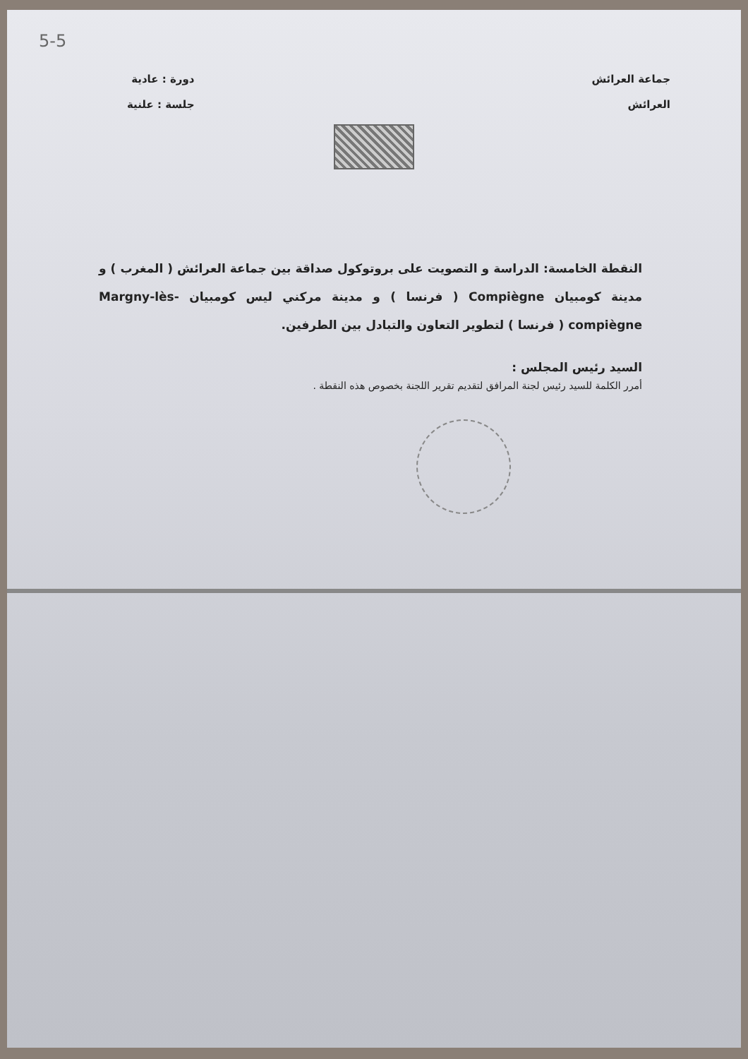5-5
جماعة العرائش
العرائش
دورة : عادية
جلسة : علنية
النقطة الخامسة: الدراسة و التصويت على بروتوكول صداقة بين جماعة العرائش ( المغرب ) و مدينة كومبيان Compiègne ( فرنسا ) و مدينة مركني ليس كومبيان Margny-lès-compiègne ( فرنسا ) لتطوير التعاون والتبادل بين الطرفين.
السيد رئيس المجلس :
أمرر الكلمة للسيد رئيس لجنة المرافق لتقديم تقرير اللجنة بخصوص هذه النقطة .